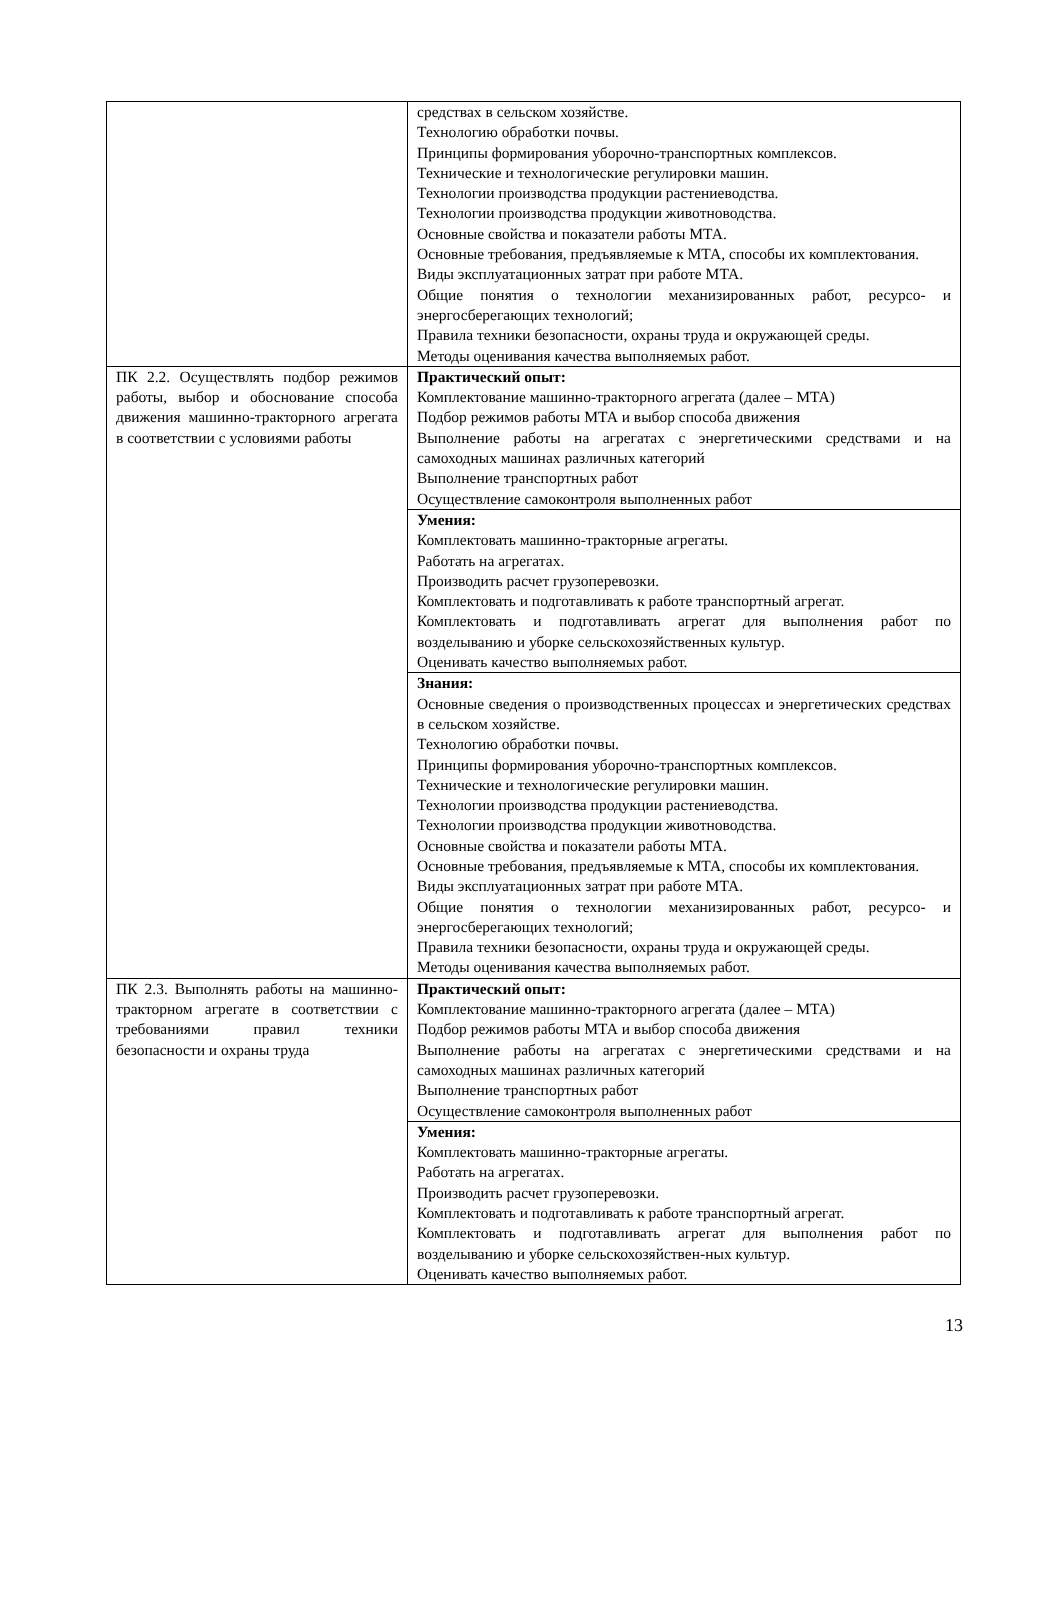| | средствах в сельском хозяйстве. Технологию обработки почвы. Принципы формирования уборочно-транспортных комплексов. Технические и технологические регулировки машин. Технологии производства продукции растениеводства. Технологии производства продукции животноводства. Основные свойства и показатели работы МТА. Основные требования, предъявляемые к МТА, способы их комплектования. Виды эксплуатационных затрат при работе МТА. Общие понятия о технологии механизированных работ, ресурсо- и энергосберегающих технологий; Правила техники безопасности, охраны труда и окружающей среды. Методы оценивания качества выполняемых работ. |
| ПК 2.2. Осуществлять подбор режимов работы, выбор и обоснование способа движения машинно-тракторного агрегата в соответствии с условиями работы | Практический опыт: Комплектование машинно-тракторного агрегата (далее – МТА) Подбор режимов работы МТА и выбор способа движения Выполнение работы на агрегатах с энергетическими средствами и на самоходных машинах различных категорий Выполнение транспортных работ Осуществление самоконтроля выполненных работ |
| | Умения: Комплектовать машинно-тракторные агрегаты. Работать на агрегатах. Производить расчет грузоперевозки. Комплектовать и подготавливать к работе транспортный агрегат. Комплектовать и подготавливать агрегат для выполнения работ по возделыванию и уборке сельскохозяйственных культур. Оценивать качество выполняемых работ. |
| | Знания: Основные сведения о производственных процессах и энергетических средствах в сельском хозяйстве. Технологию обработки почвы. Принципы формирования уборочно-транспортных комплексов. Технические и технологические регулировки машин. Технологии производства продукции растениеводства. Технологии производства продукции животноводства. Основные свойства и показатели работы МТА. Основные требования, предъявляемые к МТА, способы их комплектования. Виды эксплуатационных затрат при работе МТА. Общие понятия о технологии механизированных работ, ресурсо- и энергосберегающих технологий; Правила техники безопасности, охраны труда и окружающей среды. Методы оценивания качества выполняемых работ. |
| ПК 2.3. Выполнять работы на машинно-тракторном агрегате в соответствии с требованиями правил техники безопасности и охраны труда | Практический опыт: Комплектование машинно-тракторного агрегата (далее – МТА) Подбор режимов работы МТА и выбор способа движения Выполнение работы на агрегатах с энергетическими средствами и на самоходных машинах различных категорий Выполнение транспортных работ Осуществление самоконтроля выполненных работ |
| | Умения: Комплектовать машинно-тракторные агрегаты. Работать на агрегатах. Производить расчет грузоперевозки. Комплектовать и подготавливать к работе транспортный агрегат. Комплектовать и подготавливать агрегат для выполнения работ по возделыванию и уборке сельскохозяйствен-ных культур. Оценивать качество выполняемых работ. |
13